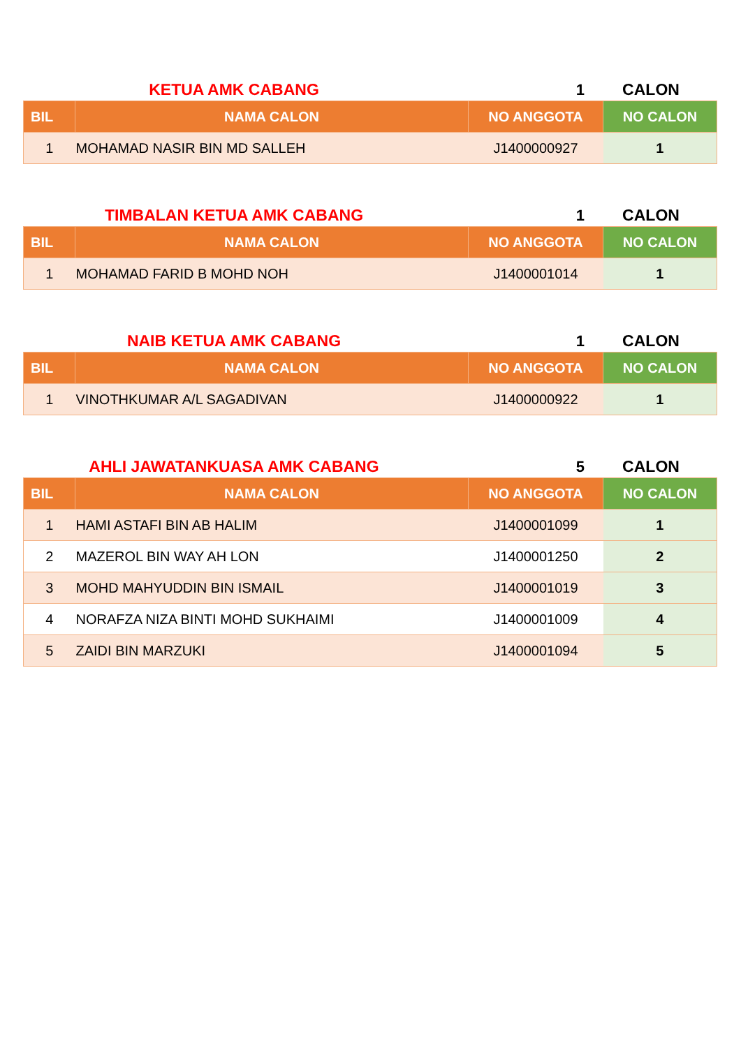KETUA AMK CABANG
1
CALON
| BIL | NAMA CALON | NO ANGGOTA | NO CALON |
| --- | --- | --- | --- |
| 1 | MOHAMAD NASIR BIN MD SALLEH | J1400000927 | 1 |
TIMBALAN KETUA AMK CABANG
1
CALON
| BIL | NAMA CALON | NO ANGGOTA | NO CALON |
| --- | --- | --- | --- |
| 1 | MOHAMAD FARID B MOHD NOH | J1400001014 | 1 |
NAIB KETUA AMK CABANG
1
CALON
| BIL | NAMA CALON | NO ANGGOTA | NO CALON |
| --- | --- | --- | --- |
| 1 | VINOTHKUMAR A/L SAGADIVAN | J1400000922 | 1 |
AHLI JAWATANKUASA AMK CABANG
5
CALON
| BIL | NAMA CALON | NO ANGGOTA | NO CALON |
| --- | --- | --- | --- |
| 1 | HAMI ASTAFI BIN AB HALIM | J1400001099 | 1 |
| 2 | MAZEROL BIN WAY AH LON | J1400001250 | 2 |
| 3 | MOHD MAHYUDDIN BIN ISMAIL | J1400001019 | 3 |
| 4 | NORAFZA NIZA BINTI MOHD SUKHAIMI | J1400001009 | 4 |
| 5 | ZAIDI BIN MARZUKI | J1400001094 | 5 |